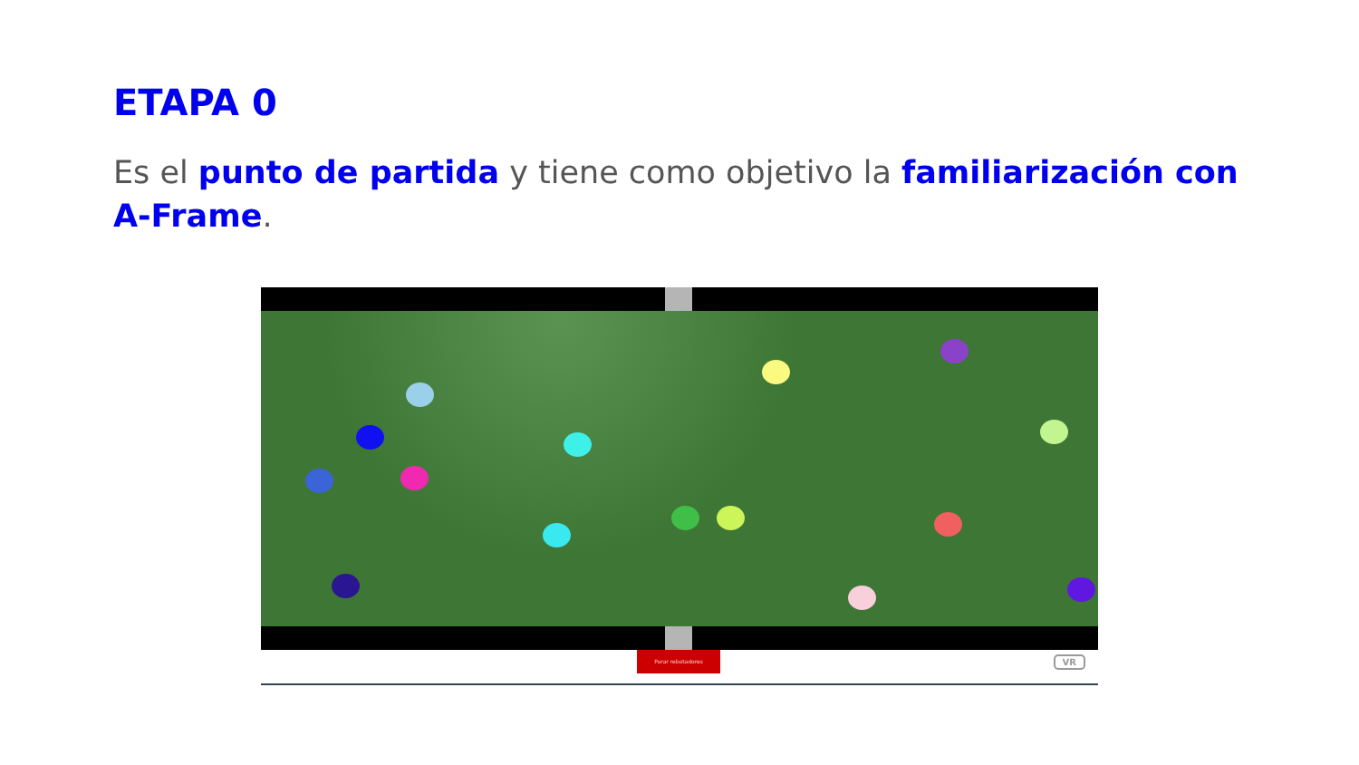ETAPA 0
Es el punto de partida y tiene como objetivo la familiarización con A-Frame.
Parar rebotadores
VR